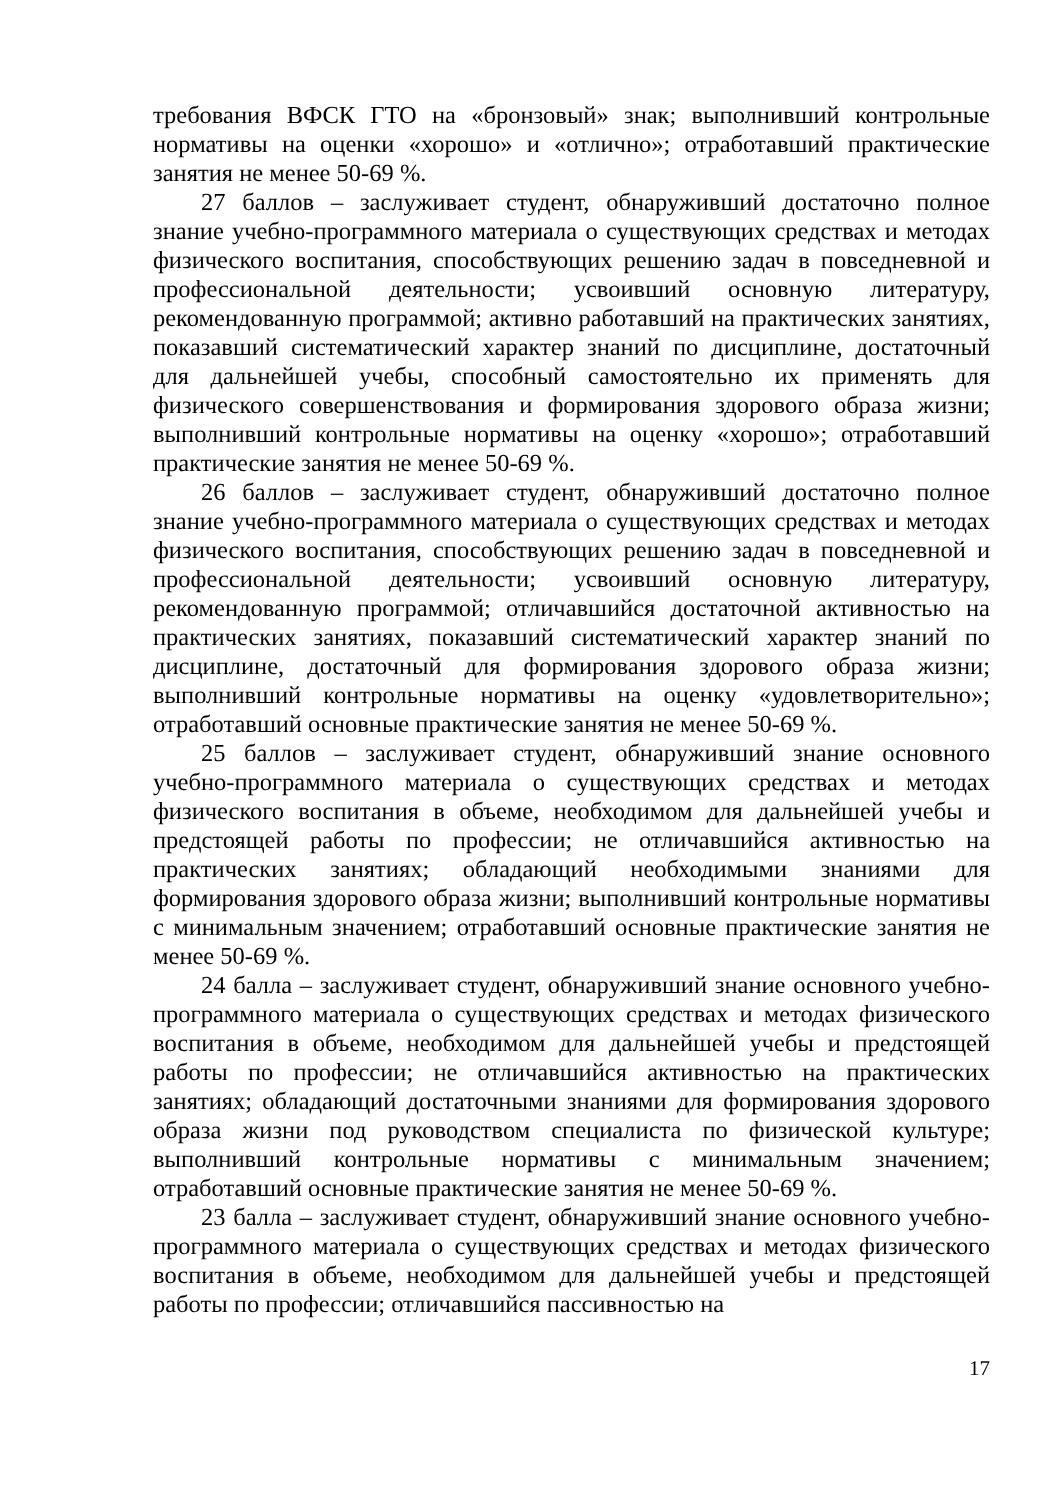требования ВФСК ГТО на «бронзовый» знак; выполнивший контрольные нормативы на оценки «хорошо» и «отлично»; отработавший практические занятия не менее 50-69 %.
27 баллов – заслуживает студент, обнаруживший достаточно полное знание учебно-программного материала о существующих средствах и методах физического воспитания, способствующих решению задач в повседневной и профессиональной деятельности; усвоивший основную литературу, рекомендованную программой; активно работавший на практических занятиях, показавший систематический характер знаний по дисциплине, достаточный для дальнейшей учебы, способный самостоятельно их применять для физического совершенствования и формирования здорового образа жизни; выполнивший контрольные нормативы на оценку «хорошо»; отработавший практические занятия не менее 50-69 %.
26 баллов – заслуживает студент, обнаруживший достаточно полное знание учебно-программного материала о существующих средствах и методах физического воспитания, способствующих решению задач в повседневной и профессиональной деятельности; усвоивший основную литературу, рекомендованную программой; отличавшийся достаточной активностью на практических занятиях, показавший систематический характер знаний по дисциплине, достаточный для формирования здорового образа жизни; выполнивший контрольные нормативы на оценку «удовлетворительно»; отработавший основные практические занятия не менее 50-69 %.
25 баллов – заслуживает студент, обнаруживший знание основного учебно-программного материала о существующих средствах и методах физического воспитания в объеме, необходимом для дальнейшей учебы и предстоящей работы по профессии; не отличавшийся активностью на практических занятиях; обладающий необходимыми знаниями для формирования здорового образа жизни; выполнивший контрольные нормативы с минимальным значением; отработавший основные практические занятия не менее 50-69 %.
24 балла – заслуживает студент, обнаруживший знание основного учебно-программного материала о существующих средствах и методах физического воспитания в объеме, необходимом для дальнейшей учебы и предстоящей работы по профессии; не отличавшийся активностью на практических занятиях; обладающий достаточными знаниями для формирования здорового образа жизни под руководством специалиста по физической культуре; выполнивший контрольные нормативы с минимальным значением; отработавший основные практические занятия не менее 50-69 %.
23 балла – заслуживает студент, обнаруживший знание основного учебно-программного материала о существующих средствах и методах физического воспитания в объеме, необходимом для дальнейшей учебы и предстоящей работы по профессии; отличавшийся пассивностью на
17